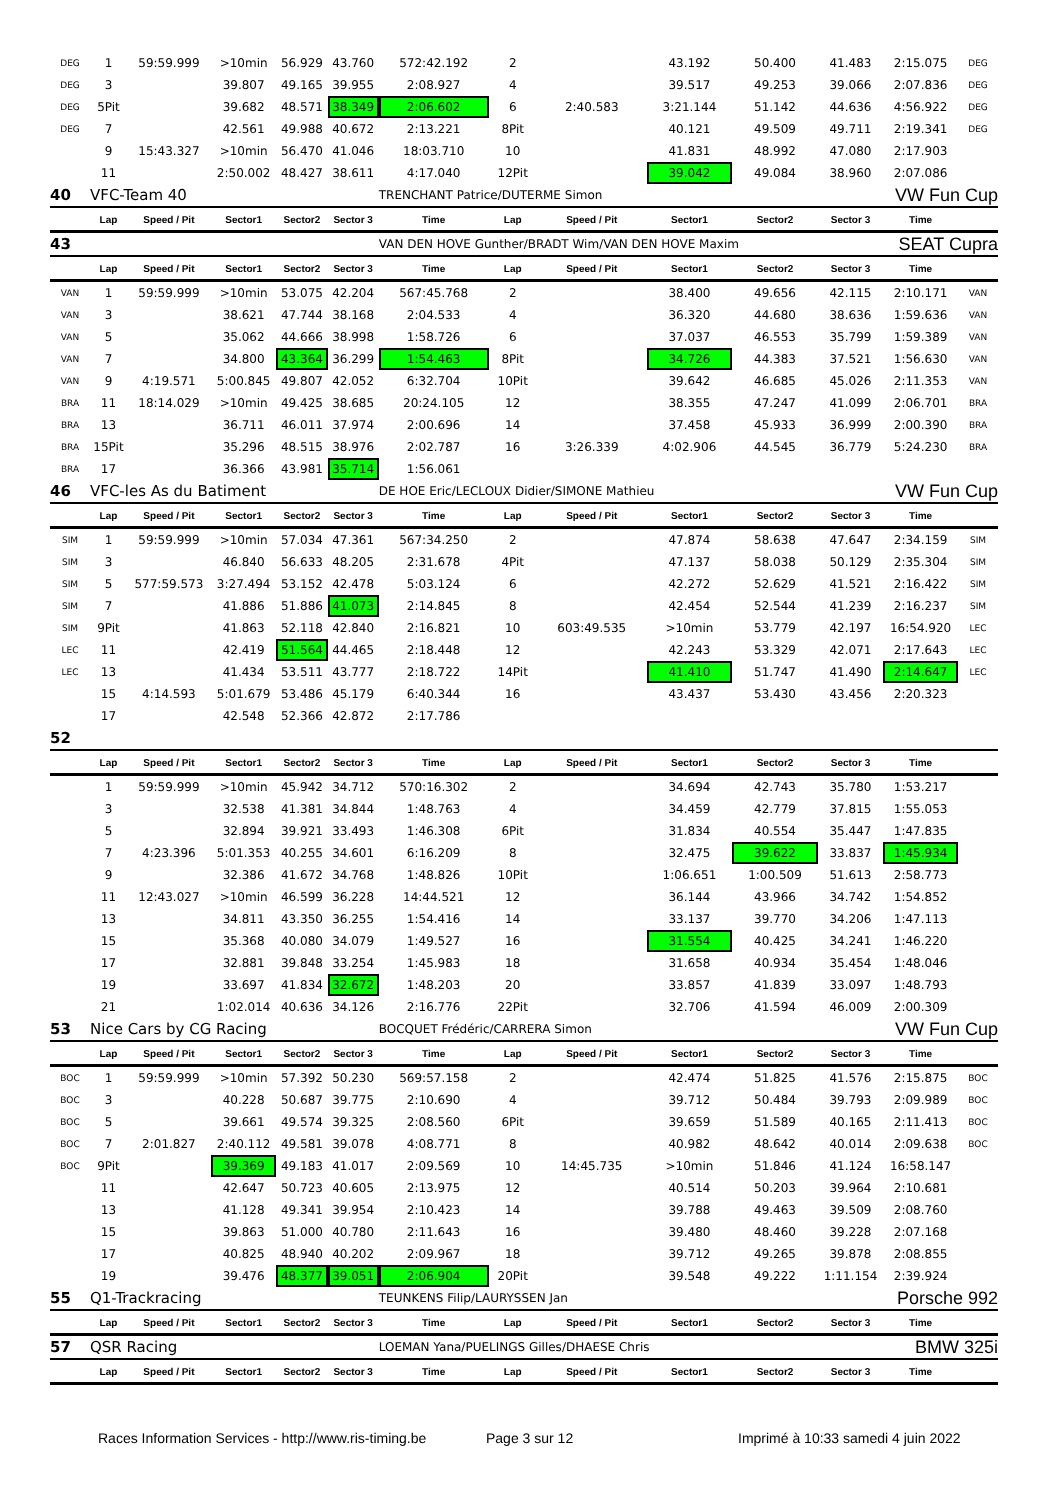| DEG | 1 | 59:59.999 | >10min | 56.929 | 43.760 | 572:42.192 | 2 | | 43.192 | 50.400 | 41.483 | 2:15.075 | DEG |
| DEG | 3 | | 39.807 | 49.165 | 39.955 | 2:08.927 | 4 | | 39.517 | 49.253 | 39.066 | 2:07.836 | DEG |
| DEG | 5Pit | | 39.682 | 48.571 | 38.349 | 2:06.602 | 6 | 2:40.583 | 3:21.144 | 51.142 | 44.636 | 4:56.922 | DEG |
| DEG | 7 | | 42.561 | 49.988 | 40.672 | 2:13.221 | 8Pit | | 40.121 | 49.509 | 49.711 | 2:19.341 | DEG |
| | 9 | 15:43.327 | >10min | 56.470 | 41.046 | 18:03.710 | 10 | | 41.831 | 48.992 | 47.080 | 2:17.903 | |
| | 11 | | 2:50.002 | 48.427 | 38.611 | 4:17.040 | 12Pit | | 39.042 | 49.084 | 38.960 | 2:07.086 | |
| 40 | VFC-Team 40 | | | | | TRENCHANT Patrice/DUTERME Simon | | | | | VW Fun Cup | | |
| | Lap | Speed / Pit | Sector1 | Sector2 | Sector 3 | Time | Lap | Speed / Pit | Sector1 | Sector2 | Sector 3 | Time | |
| 43 | | | | | | VAN DEN HOVE Gunther/BRADT Wim/VAN DEN HOVE Maxim | | | | | SEAT Cupra | | |
| | Lap | Speed / Pit | Sector1 | Sector2 | Sector 3 | Time | Lap | Speed / Pit | Sector1 | Sector2 | Sector 3 | Time | |
| VAN | 1 | 59:59.999 | >10min | 53.075 | 42.204 | 567:45.768 | 2 | | 38.400 | 49.656 | 42.115 | 2:10.171 | VAN |
| VAN | 3 | | 38.621 | 47.744 | 38.168 | 2:04.533 | 4 | | 36.320 | 44.680 | 38.636 | 1:59.636 | VAN |
| VAN | 5 | | 35.062 | 44.666 | 38.998 | 1:58.726 | 6 | | 37.037 | 46.553 | 35.799 | 1:59.389 | VAN |
| VAN | 7 | | 34.800 | 43.364 | 36.299 | 1:54.463 | 8Pit | | 34.726 | 44.383 | 37.521 | 1:56.630 | VAN |
| VAN | 9 | 4:19.571 | 5:00.845 | 49.807 | 42.052 | 6:32.704 | 10Pit | | 39.642 | 46.685 | 45.026 | 2:11.353 | VAN |
| BRA | 11 | 18:14.029 | >10min | 49.425 | 38.685 | 20:24.105 | 12 | | 38.355 | 47.247 | 41.099 | 2:06.701 | BRA |
| BRA | 13 | | 36.711 | 46.011 | 37.974 | 2:00.696 | 14 | | 37.458 | 45.933 | 36.999 | 2:00.390 | BRA |
| BRA | 15Pit | | 35.296 | 48.515 | 38.976 | 2:02.787 | 16 | 3:26.339 | 4:02.906 | 44.545 | 36.779 | 5:24.230 | BRA |
| BRA | 17 | | 36.366 | 43.981 | 35.714 | 1:56.061 | | | | | | | |
| 46 | VFC-les As du Batiment | | | | | DE HOE Eric/LECLOUX Didier/SIMONE Mathieu | | | | | VW Fun Cup | | |
| | Lap | Speed / Pit | Sector1 | Sector2 | Sector 3 | Time | Lap | Speed / Pit | Sector1 | Sector2 | Sector 3 | Time | |
| SIM | 1 | 59:59.999 | >10min | 57.034 | 47.361 | 567:34.250 | 2 | | 47.874 | 58.638 | 47.647 | 2:34.159 | SIM |
| SIM | 3 | | 46.840 | 56.633 | 48.205 | 2:31.678 | 4Pit | | 47.137 | 58.038 | 50.129 | 2:35.304 | SIM |
| SIM | 5 | 577:59.573 | 3:27.494 | 53.152 | 42.478 | 5:03.124 | 6 | | 42.272 | 52.629 | 41.521 | 2:16.422 | SIM |
| SIM | 7 | | 41.886 | 51.886 | 41.073 | 2:14.845 | 8 | | 42.454 | 52.544 | 41.239 | 2:16.237 | SIM |
| SIM | 9Pit | | 41.863 | 52.118 | 42.840 | 2:16.821 | 10 | 603:49.535 | >10min | 53.779 | 42.197 | 16:54.920 | LEC |
| LEC | 11 | | 42.419 | 51.564 | 44.465 | 2:18.448 | 12 | | 42.243 | 53.329 | 42.071 | 2:17.643 | LEC |
| LEC | 13 | | 41.434 | 53.511 | 43.777 | 2:18.722 | 14Pit | | 41.410 | 51.747 | 41.490 | 2:14.647 | LEC |
| | 15 | 4:14.593 | 5:01.679 | 53.486 | 45.179 | 6:40.344 | 16 | | 43.437 | 53.430 | 43.456 | 2:20.323 | |
| | 17 | | 42.548 | 52.366 | 42.872 | 2:17.786 | | | | | | | |
| 52 | | | | | | | | | | | | | |
| | Lap | Speed / Pit | Sector1 | Sector2 | Sector 3 | Time | Lap | Speed / Pit | Sector1 | Sector2 | Sector 3 | Time | |
| | 1 | 59:59.999 | >10min | 45.942 | 34.712 | 570:16.302 | 2 | | 34.694 | 42.743 | 35.780 | 1:53.217 | |
| | 3 | | 32.538 | 41.381 | 34.844 | 1:48.763 | 4 | | 34.459 | 42.779 | 37.815 | 1:55.053 | |
| | 5 | | 32.894 | 39.921 | 33.493 | 1:46.308 | 6Pit | | 31.834 | 40.554 | 35.447 | 1:47.835 | |
| | 7 | 4:23.396 | 5:01.353 | 40.255 | 34.601 | 6:16.209 | 8 | | 32.475 | 39.622 | 33.837 | 1:45.934 | |
| | 9 | | 32.386 | 41.672 | 34.768 | 1:48.826 | 10Pit | | 1:06.651 | 1:00.509 | 51.613 | 2:58.773 | |
| | 11 | 12:43.027 | >10min | 46.599 | 36.228 | 14:44.521 | 12 | | 36.144 | 43.966 | 34.742 | 1:54.852 | |
| | 13 | | 34.811 | 43.350 | 36.255 | 1:54.416 | 14 | | 33.137 | 39.770 | 34.206 | 1:47.113 | |
| | 15 | | 35.368 | 40.080 | 34.079 | 1:49.527 | 16 | | 31.554 | 40.425 | 34.241 | 1:46.220 | |
| | 17 | | 32.881 | 39.848 | 33.254 | 1:45.983 | 18 | | 31.658 | 40.934 | 35.454 | 1:48.046 | |
| | 19 | | 33.697 | 41.834 | 32.672 | 1:48.203 | 20 | | 33.857 | 41.839 | 33.097 | 1:48.793 | |
| | 21 | | 1:02.014 | 40.636 | 34.126 | 2:16.776 | 22Pit | | 32.706 | 41.594 | 46.009 | 2:00.309 | |
| 53 | Nice Cars by CG Racing | | | | | BOCQUET Frédéric/CARRERA Simon | | | | | VW Fun Cup | | |
| | Lap | Speed / Pit | Sector1 | Sector2 | Sector 3 | Time | Lap | Speed / Pit | Sector1 | Sector2 | Sector 3 | Time | |
| BOC | 1 | 59:59.999 | >10min | 57.392 | 50.230 | 569:57.158 | 2 | | 42.474 | 51.825 | 41.576 | 2:15.875 | BOC |
| BOC | 3 | | 40.228 | 50.687 | 39.775 | 2:10.690 | 4 | | 39.712 | 50.484 | 39.793 | 2:09.989 | BOC |
| BOC | 5 | | 39.661 | 49.574 | 39.325 | 2:08.560 | 6Pit | | 39.659 | 51.589 | 40.165 | 2:11.413 | BOC |
| BOC | 7 | 2:01.827 | 2:40.112 | 49.581 | 39.078 | 4:08.771 | 8 | | 40.982 | 48.642 | 40.014 | 2:09.638 | BOC |
| BOC | 9Pit | | 39.369 | 49.183 | 41.017 | 2:09.569 | 10 | 14:45.735 | >10min | 51.846 | 41.124 | 16:58.147 | |
| | 11 | | 42.647 | 50.723 | 40.605 | 2:13.975 | 12 | | 40.514 | 50.203 | 39.964 | 2:10.681 | |
| | 13 | | 41.128 | 49.341 | 39.954 | 2:10.423 | 14 | | 39.788 | 49.463 | 39.509 | 2:08.760 | |
| | 15 | | 39.863 | 51.000 | 40.780 | 2:11.643 | 16 | | 39.480 | 48.460 | 39.228 | 2:07.168 | |
| | 17 | | 40.825 | 48.940 | 40.202 | 2:09.967 | 18 | | 39.712 | 49.265 | 39.878 | 2:08.855 | |
| | 19 | | 39.476 | 48.377 | 39.051 | 2:06.904 | 20Pit | | 39.548 | 49.222 | 1:11.154 | 2:39.924 | |
| 55 | Q1-Trackracing | | | | | TEUNKENS Filip/LAURYSSEN Jan | | | | | Porsche 992 | | |
| | Lap | Speed / Pit | Sector1 | Sector2 | Sector 3 | Time | Lap | Speed / Pit | Sector1 | Sector2 | Sector 3 | Time | |
| 57 | QSR Racing | | | | | LOEMAN Yana/PUELINGS Gilles/DHAESE Chris | | | | | BMW 325i | | |
| | Lap | Speed / Pit | Sector1 | Sector2 | Sector 3 | Time | Lap | Speed / Pit | Sector1 | Sector2 | Sector 3 | Time | |
Races Information Services - http://www.ris-timing.be
Page 3 sur 12
Imprimé à 10:33 samedi 4 juin 2022